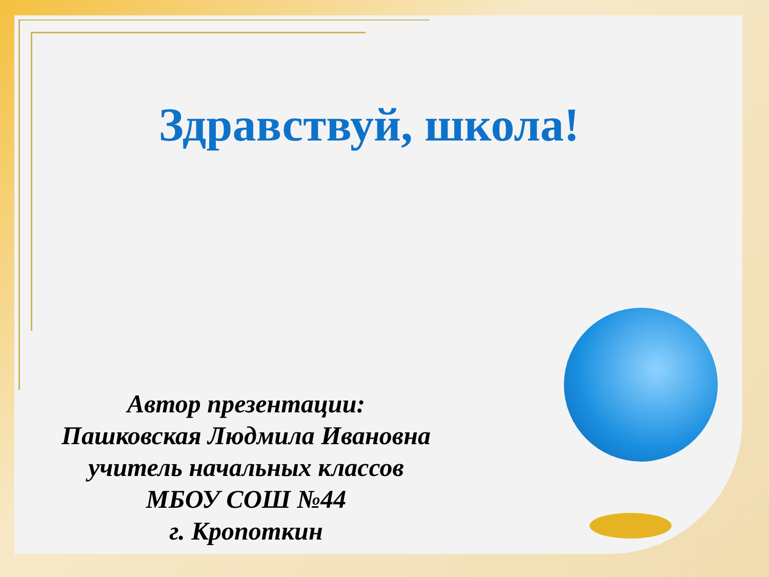Здравствуй, школа!
Автор презентации:
Пашковская Людмила Ивановна
учитель начальных классов
МБОУ СОШ №44
г. Кропоткин